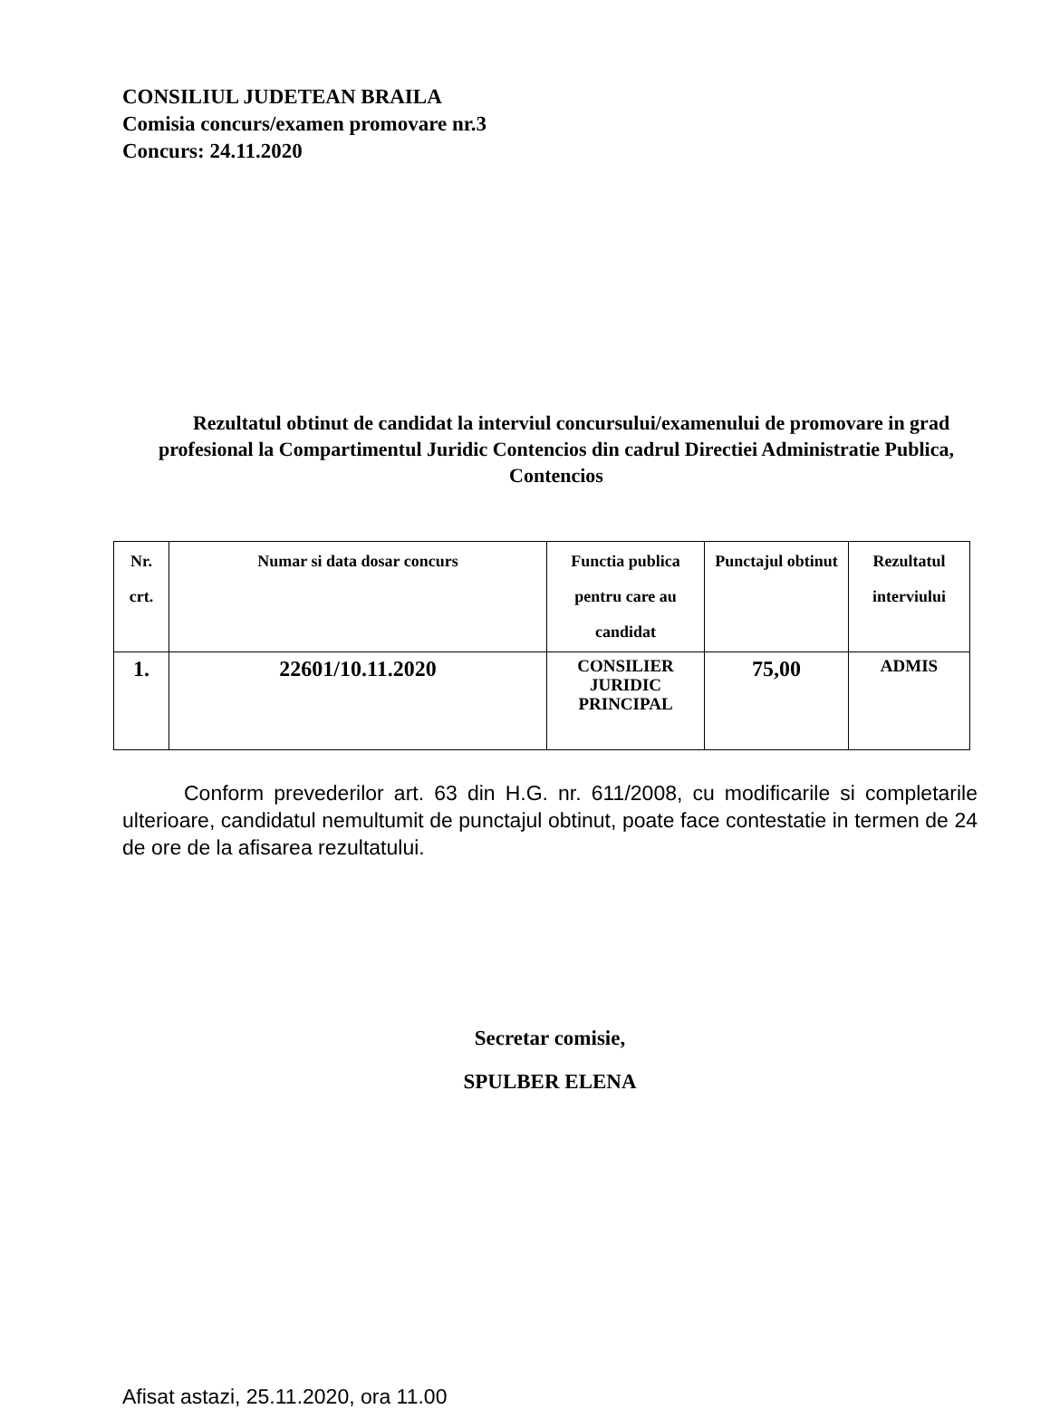CONSILIUL JUDETEAN BRAILA
Comisia concurs/examen promovare nr.3
Concurs: 24.11.2020
Rezultatul obtinut de candidat la interviul concursului/examenului de promovare in grad profesional la Compartimentul Juridic Contencios din cadrul Directiei Administratie Publica, Contencios
| Nr. crt. | Numar si data dosar concurs | Functia publica pentru care au candidat | Punctajul obtinut | Rezultatul interviului |
| --- | --- | --- | --- | --- |
| 1. | 22601/10.11.2020 | CONSILIER JURIDIC PRINCIPAL | 75,00 | ADMIS |
Conform prevederilor art. 63 din H.G. nr. 611/2008, cu modificarile si completarile ulterioare, candidatul nemultumit de punctajul obtinut, poate face contestatie in termen de 24 de ore de la afisarea rezultatului.
Secretar comisie,
SPULBER ELENA
Afisat astazi, 25.11.2020, ora 11.00